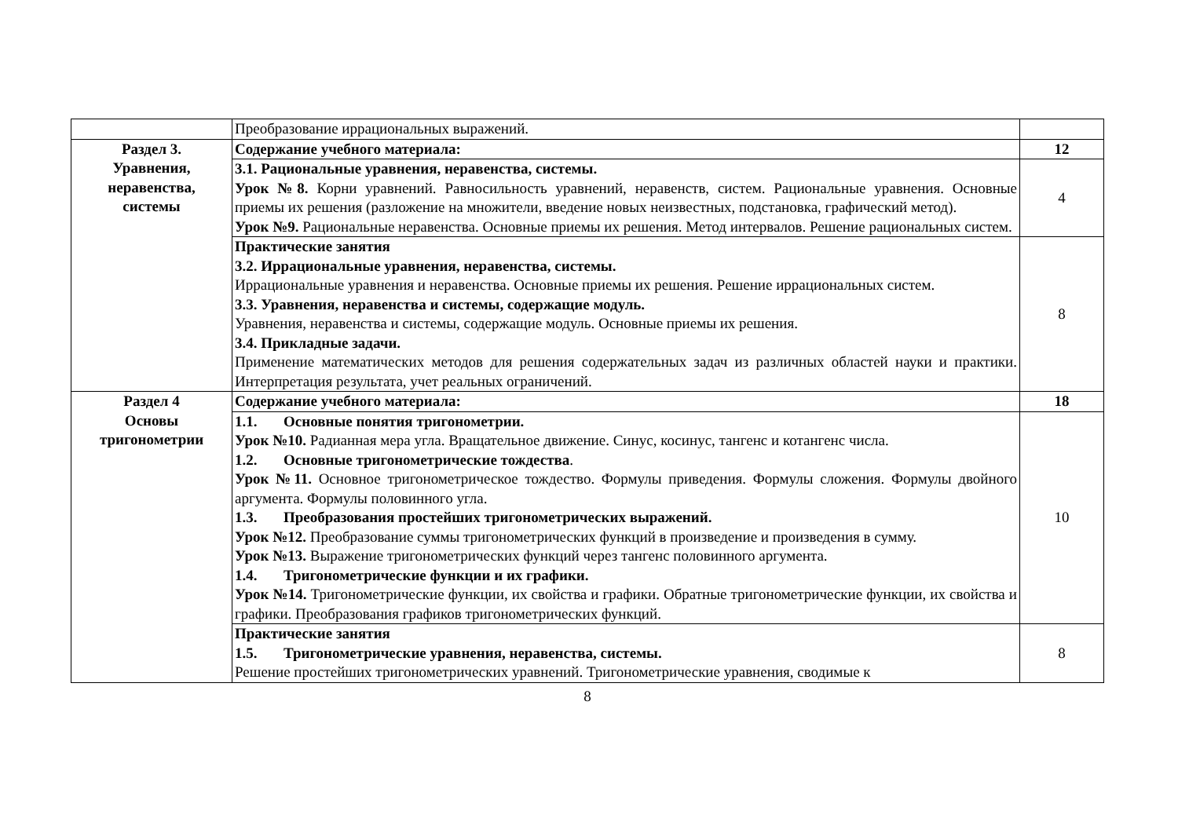| | Преобразование иррациональных выражений. | |
| Раздел 3. Уравнения, неравенства, системы | Содержание учебного материала: | 12 |
| | 3.1. Рациональные уравнения, неравенства, системы. Урок №8. Корни уравнений. Равносильность уравнений, неравенств, систем. Рациональные уравнения. Основные приемы их решения (разложение на множители, введение новых неизвестных, подстановка, графический метод). Урок №9. Рациональные неравенства. Основные приемы их решения. Метод интервалов. Решение рациональных систем. | 4 |
| | Практические занятия 3.2. Иррациональные уравнения, неравенства, системы. Иррациональные уравнения и неравенства. Основные приемы их решения. Решение иррациональных систем. 3.3. Уравнения, неравенства и системы, содержащие модуль. Уравнения, неравенства и системы, содержащие модуль. Основные приемы их решения. 3.4. Прикладные задачи. Применение математических методов для решения содержательных задач из различных областей науки и практики. Интерпретация результата, учет реальных ограничений. | 8 |
| Раздел 4 Основы тригонометрии | Содержание учебного материала: | 18 |
| | 1.1. Основные понятия тригонометрии. Урок №10. Радианная мера угла. Вращательное движение. Синус, косинус, тангенс и котангенс числа. 1.2. Основные тригонометрические тождества . Урок №11. Основное тригонометрическое тождество. Формулы приведения. Формулы сложения. Формулы двойного аргумента. Формулы половинного угла. 1.3. Преобразования простейших тригонометрических выражений. Урок №12. Преобразование суммы тригонометрических функций в произведение и произведения в сумму. Урок №13. Выражение тригонометрических функций через тангенс половинного аргумента. 1.4. Тригонометрические функции и их графики. Урок №14. Тригонометрические функции, их свойства и графики. Обратные тригонометрические функции, их свойства и графики. Преобразования графиков тригонометрических функций. | 10 |
| | Практические занятия 1.5. Тригонометрические уравнения, неравенства, системы. Решение простейших тригонометрических уравнений. Тригонометрические уравнения, сводимые к | 8 |
8